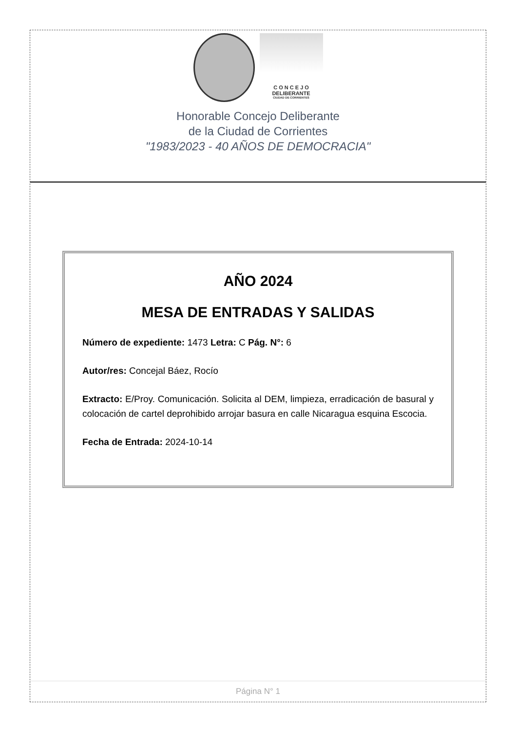C O N C E J O
DELIBERANTE
CIUDAD DE CORRIENTES
Honorable Concejo Deliberante
de la Ciudad de Corrientes
"1983/2023 - 40 AÑOS DE DEMOCRACIA"
AÑO 2024
MESA DE ENTRADAS Y SALIDAS
Número de expediente: 1473 Letra: C Pág. N°: 6
Autor/res: Concejal Báez, Rocío
Extracto: E/Proy. Comunicación. Solicita al DEM, limpieza, erradicación de basural y colocación de cartel deprohibido arrojar basura en calle Nicaragua esquina Escocia.
Fecha de Entrada: 2024-10-14
Página N° 1